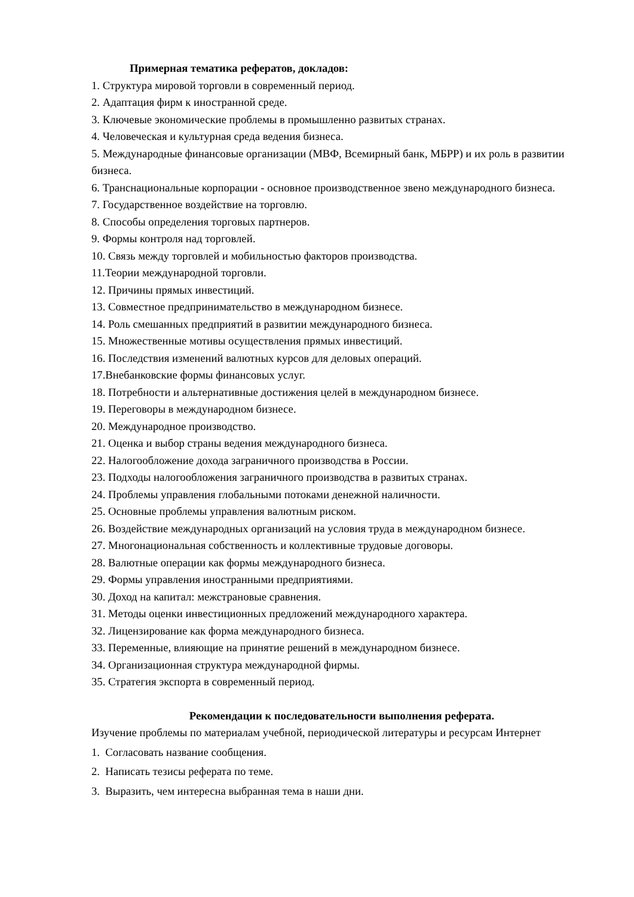Примерная тематика рефератов, докладов:
1. Структура мировой торговли в современный период.
2. Адаптация фирм к иностранной среде.
3. Ключевые экономические проблемы в промышленно развитых странах.
4. Человеческая и культурная среда ведения бизнеса.
5. Международные финансовые организации (МВФ, Всемирный банк, МБРР) и их роль в развитии бизнеса.
6. Транснациональные корпорации - основное производственное звено международного бизнеса.
7. Государственное воздействие на торговлю.
8. Способы определения торговых партнеров.
9. Формы контроля над торговлей.
10. Связь между торговлей и мобильностью факторов производства.
11.Теории международной торговли.
12. Причины прямых инвестиций.
13. Совместное предпринимательство в международном бизнесе.
14. Роль смешанных предприятий в развитии международного бизнеса.
15. Множественные мотивы осуществления прямых инвестиций.
16. Последствия изменений валютных курсов для деловых операций.
17.Внебанковские формы финансовых услуг.
18. Потребности и альтернативные достижения целей в международном бизнесе.
19. Переговоры в международном бизнесе.
20. Международное производство.
21. Оценка и выбор страны ведения международного бизнеса.
22. Налогообложение дохода заграничного производства в России.
23. Подходы налогообложения заграничного производства в развитых странах.
24. Проблемы управления глобальными потоками денежной наличности.
25. Основные проблемы управления валютным риском.
26. Воздействие международных организаций на условия труда в международном бизнесе.
27. Многонациональная собственность и коллективные трудовые договоры.
28. Валютные операции как формы международного бизнеса.
29. Формы управления иностранными предприятиями.
30. Доход на капитал: межстрановые сравнения.
31. Методы оценки инвестиционных предложений международного характера.
32. Лицензирование как форма международного бизнеса.
33. Переменные, влияющие на принятие решений в международном бизнесе.
34. Организационная структура международной фирмы.
35. Стратегия экспорта в современный период.
Рекомендации к последовательности выполнения реферата.
Изучение проблемы по материалам учебной, периодической литературы и ресурсам Интернет
1. Согласовать название сообщения.
2. Написать тезисы реферата по теме.
3. Выразить, чем интересна выбранная тема в наши дни.